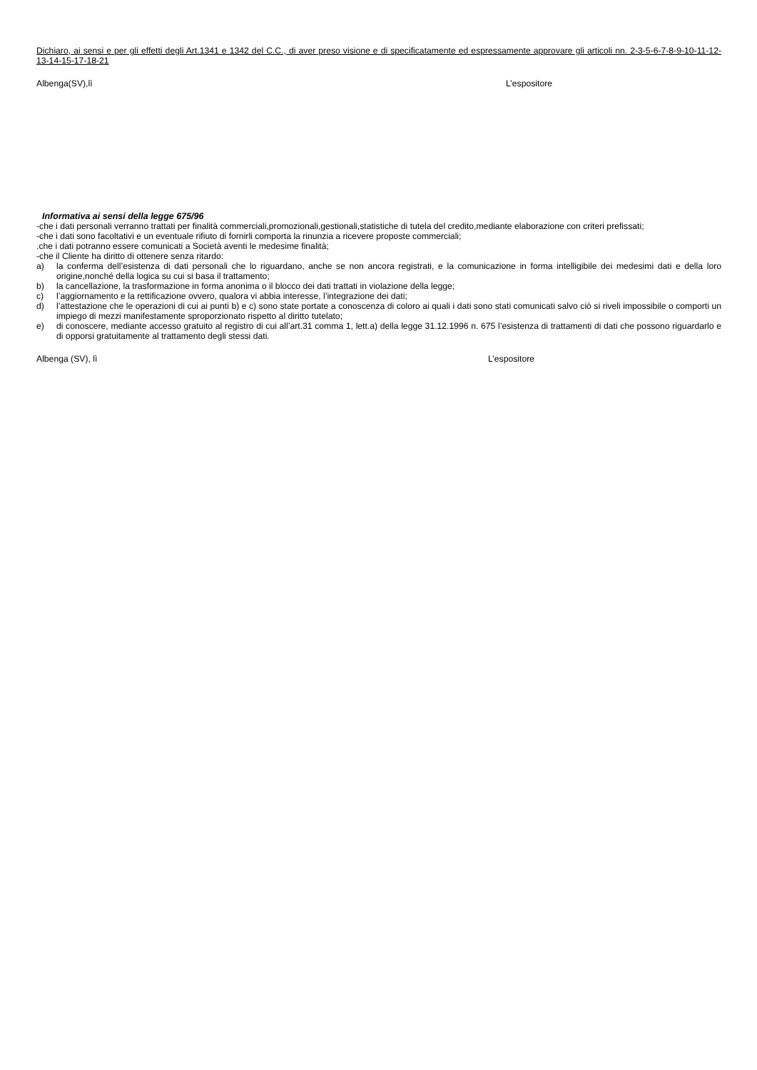Dichiaro, ai sensi e per gli effetti degli Art.1341 e 1342 del C.C., di aver preso visione e di specificatamente ed espressamente approvare gli articoli nn. 2-3-5-6-7-8-9-10-11-12-13-14-15-17-18-21
Albenga(SV),lì L’espositore
Informativa ai sensi della legge 675/96
-che i dati personali verranno trattati per finalità commerciali,promozionali,gestionali,statistiche di tutela del credito,mediante elaborazione con criteri prefissati;
-che i dati sono facoltativi e un eventuale rifiuto di fornirli comporta la rinunzia a ricevere proposte commerciali;
.che i dati potranno essere comunicati a Società aventi le medesime finalità;
-che il Cliente ha diritto di ottenere senza ritardo:
a) la conferma dell’esistenza di dati personali che lo riguardano, anche se non ancora registrati, e la comunicazione in forma intelligibile dei medesimi dati e della loro origine,nonché della logica su cui si basa il trattamento;
b) la cancellazione, la trasformazione in forma anonima o il blocco dei dati trattati in violazione della legge;
c) l’aggiornamento e la rettificazione ovvero, qualora vi abbia interesse, l’integrazione dei dati;
d) l’attestazione che le operazioni di cui ai punti b) e c) sono state portate a conoscenza di coloro ai quali i dati sono stati comunicati salvo ciò si riveli impossibile o comporti un impiego di mezzi manifestamente sproporzionato rispetto al diritto tutelato;
e) di conoscere, mediante accesso gratuito al registro di cui all’art.31 comma 1, lett.a) della legge 31.12.1996 n. 675 l’esistenza di trattamenti di dati che possono riguardarlo e di opporsi gratuitamente al trattamento degli stessi dati.
Albenga (SV), lì L’espositore